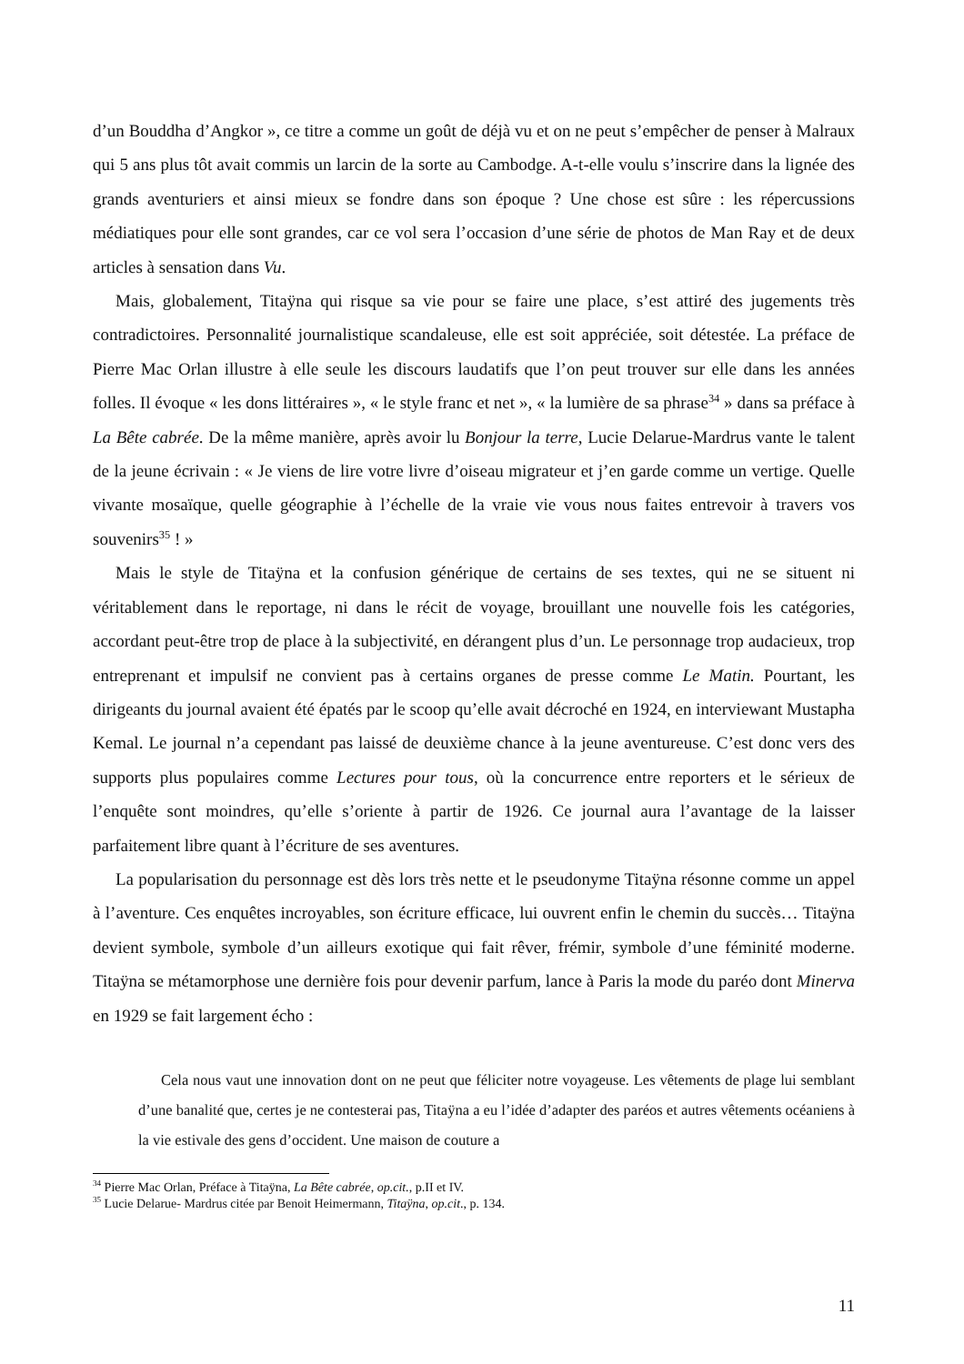d’un Bouddha d’Angkor », ce titre a comme un goût de déjà vu et on ne peut s’empêcher de penser à Malraux qui 5 ans plus tôt avait commis un larcin de la sorte au Cambodge. A-t-elle voulu s’inscrire dans la lignée des grands aventuriers et ainsi mieux se fondre dans son époque ? Une chose est sûre : les répercussions médiatiques pour elle sont grandes, car ce vol sera l’occasion d’une série de photos de Man Ray et de deux articles à sensation dans Vu.
Mais, globalement, Titaÿna qui risque sa vie pour se faire une place, s’est attiré des jugements très contradictoires. Personnalité journalistique scandaleuse, elle est soit appréciée, soit détestée. La préface de Pierre Mac Orlan illustre à elle seule les discours laudatifs que l’on peut trouver sur elle dans les années folles. Il évoque « les dons littéraires », « le style franc et net », « la lumière de sa phrase<sup>34</sup> » dans sa préface à La Bête cabrée. De la même manière, après avoir lu Bonjour la terre, Lucie Delarue-Mardrus vante le talent de la jeune écrivain : « Je viens de lire votre livre d’oiseau migrateur et j’en garde comme un vertige. Quelle vivante mosaïque, quelle géographie à l’échelle de la vraie vie vous nous faites entrevoir à travers vos souvenirs<sup>35</sup> ! »
Mais le style de Titaÿna et la confusion générique de certains de ses textes, qui ne se situent ni véritablement dans le reportage, ni dans le récit de voyage, brouillant une nouvelle fois les catégories, accordant peut-être trop de place à la subjectivité, en dérangent plus d’un. Le personnage trop audacieux, trop entreprenant et impulsif ne convient pas à certains organes de presse comme Le Matin. Pourtant, les dirigeants du journal avaient été épatés par le scoop qu’elle avait décroché en 1924, en interviewant Mustapha Kemal. Le journal n’a cependant pas laissé de deuxième chance à la jeune aventureuse. C’est donc vers des supports plus populaires comme Lectures pour tous, où la concurrence entre reporters et le sérieux de l’enquête sont moindres, qu’elle s’oriente à partir de 1926. Ce journal aura l’avantage de la laisser parfaitement libre quant à l’écriture de ses aventures.
La popularisation du personnage est dès lors très nette et le pseudonyme Titaÿna résonne comme un appel à l’aventure. Ces enquêtes incroyables, son écriture efficace, lui ouvrent enfin le chemin du succès… Titaÿna devient symbole, symbole d’un ailleurs exotique qui fait rêver, frémir, symbole d’une féminité moderne. Titaÿna se métamorphose une dernière fois pour devenir parfum, lance à Paris la mode du paréo dont Minerva en 1929 se fait largement écho :
Cela nous vaut une innovation dont on ne peut que féliciter notre voyageuse. Les vêtements de plage lui semblant d’une banalité que, certes je ne contesterai pas, Titaÿna a eu l’idée d’adapter des paréos et autres vêtements océaniens à la vie estivale des gens d’occident. Une maison de couture a
<sup>34</sup> Pierre Mac Orlan, Préface à Titaÿna, La Bête cabrée, op.cit., p.II et IV.
<sup>35</sup> Lucie Delarue- Mardrus citée par Benoit Heimermann, Titaÿna, op.cit., p. 134.
11